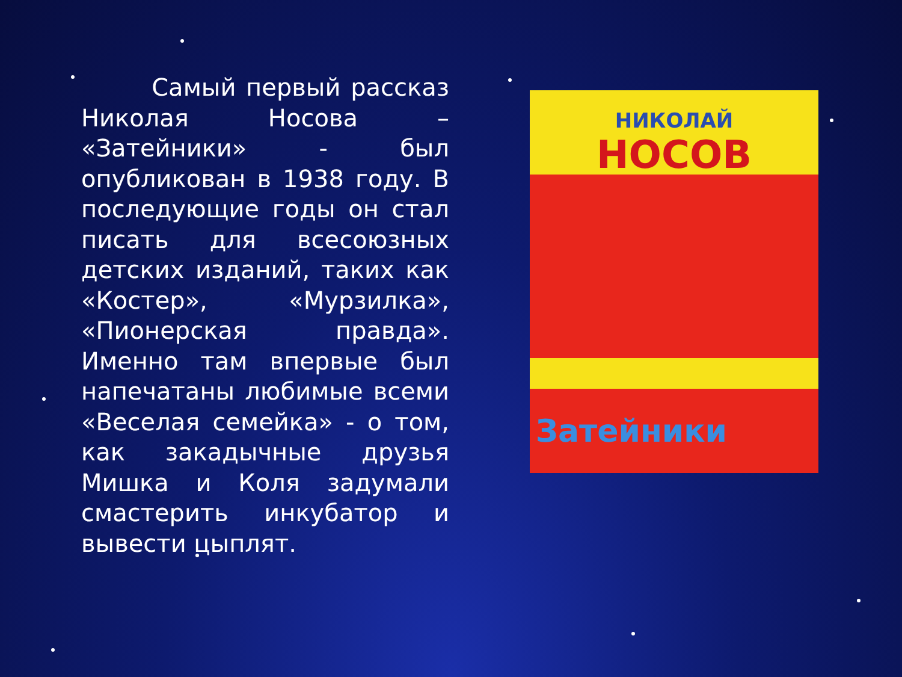Самый первый рассказ Николая Носова – «Затейники» - был опубликован в 1938 году. В последующие годы он стал писать для всесоюзных детских изданий, таких как «Костер», «Мурзилка», «Пионерская правда». Именно там впервые был напечатаны любимые всеми «Веселая семейка» - о том, как закадычные друзья Мишка и Коля задумали смастерить инкубатор и вывести цыплят.
НИКОЛАЙ
НОСОВ
Затейники